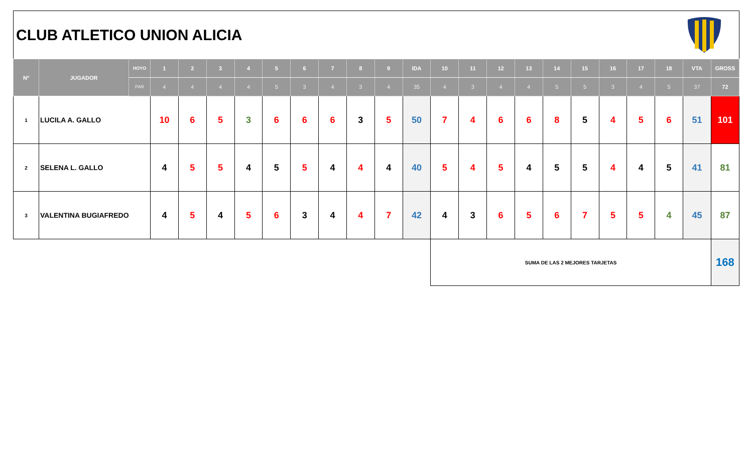CLUB ATLETICO UNION ALICIA
| Nº | JUGADOR | HOYO | 1 | 2 | 3 | 4 | 5 | 6 | 7 | 8 | 9 | IDA | 10 | 11 | 12 | 13 | 14 | 15 | 16 | 17 | 18 | VTA | GROSS |
| --- | --- | --- | --- | --- | --- | --- | --- | --- | --- | --- | --- | --- | --- | --- | --- | --- | --- | --- | --- | --- | --- | --- | --- |
| | | PAR | 4 | 4 | 4 | 4 | 5 | 3 | 4 | 3 | 4 | 35 | 4 | 3 | 4 | 4 | 5 | 5 | 3 | 4 | 5 | 37 | 72 |
| 1 | LUCILA A. GALLO | | 10 | 6 | 5 | 3 | 6 | 6 | 6 | 3 | 5 | 50 | 7 | 4 | 6 | 6 | 8 | 5 | 4 | 5 | 6 | 51 | 101 |
| 2 | SELENA L. GALLO | | 4 | 5 | 5 | 4 | 5 | 5 | 4 | 4 | 4 | 40 | 5 | 4 | 5 | 4 | 5 | 5 | 4 | 4 | 5 | 41 | 81 |
| 3 | VALENTINA BUGIAFREDO | | 4 | 5 | 4 | 5 | 6 | 3 | 4 | 4 | 7 | 42 | 4 | 3 | 6 | 5 | 6 | 7 | 5 | 5 | 4 | 45 | 87 |
| | | | | | | | | | | | | | SUMA DE LAS 2 MEJORES TARJETAS | | | | | | | | | | 168 |